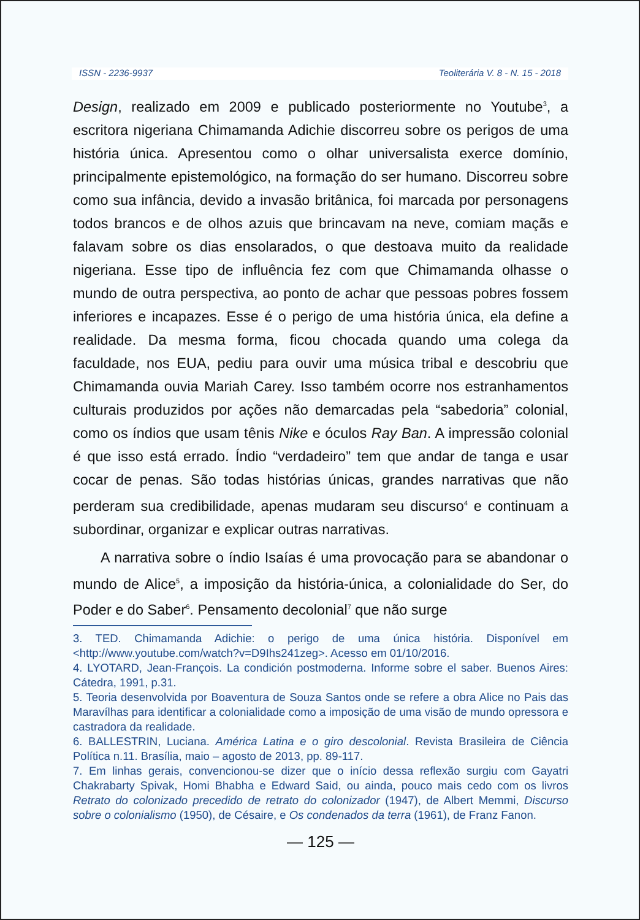ISSN - 2236-9937 Teoliterária V. 8 - N. 15 - 2018
Design, realizado em 2009 e publicado posteriormente no Youtube<sup>3</sup>, a escritora nigeriana Chimamanda Adichie discorreu sobre os perigos de uma história única. Apresentou como o olhar universalista exerce domínio, principalmente epistemológico, na formação do ser humano. Discorreu sobre como sua infância, devido a invasão britânica, foi marcada por personagens todos brancos e de olhos azuis que brincavam na neve, comiam maçãs e falavam sobre os dias ensolarados, o que destoava muito da realidade nigeriana. Esse tipo de influência fez com que Chimamanda olhasse o mundo de outra perspectiva, ao ponto de achar que pessoas pobres fossem inferiores e incapazes. Esse é o perigo de uma história única, ela define a realidade. Da mesma forma, ficou chocada quando uma colega da faculdade, nos EUA, pediu para ouvir uma música tribal e descobriu que Chimamanda ouvia Mariah Carey. Isso também ocorre nos estranhamentos culturais produzidos por ações não demarcadas pela “sabedoria” colonial, como os índios que usam tênis Nike e óculos Ray Ban. A impressão colonial é que isso está errado. Índio “verdadeiro” tem que andar de tanga e usar cocar de penas. São todas histórias únicas, grandes narrativas que não perderam sua credibilidade, apenas mudaram seu discurso<sup>4</sup> e continuam a subordinar, organizar e explicar outras narrativas.
A narrativa sobre o índio Isaías é uma provocação para se abandonar o mundo de Alice<sup>5</sup>, a imposição da história-única, a colonialidade do Ser, do Poder e do Saber<sup>6</sup>. Pensamento decolonial<sup>7</sup> que não surge
3. TED. Chimamanda Adichie: o perigo de uma única história. Disponível em <http://www.youtube.com/watch?v=D9Ihs241zeg>. Acesso em 01/10/2016.
4. LYOTARD, Jean-François. La condición postmoderna. Informe sobre el saber. Buenos Aires: Cátedra, 1991, p.31.
5. Teoria desenvolvida por Boaventura de Souza Santos onde se refere a obra Alice no Pais das Maravílhas para identificar a colonialidade como a imposição de uma visão de mundo opressora e castradora da realidade.
6. BALLESTRIN, Luciana. América Latina e o giro descolonial. Revista Brasileira de Ciência Política n.11. Brasília, maio – agosto de 2013, pp. 89-117.
7. Em linhas gerais, convencionou-se dizer que o início dessa reflexão surgiu com Gayatri Chakrabarty Spivak, Homi Bhabha e Edward Said, ou ainda, pouco mais cedo com os livros Retrato do colonizado precedido de retrato do colonizador (1947), de Albert Memmi, Discurso sobre o colonialismo (1950), de Césaire, e Os condenados da terra (1961), de Franz Fanon.
— 125 —